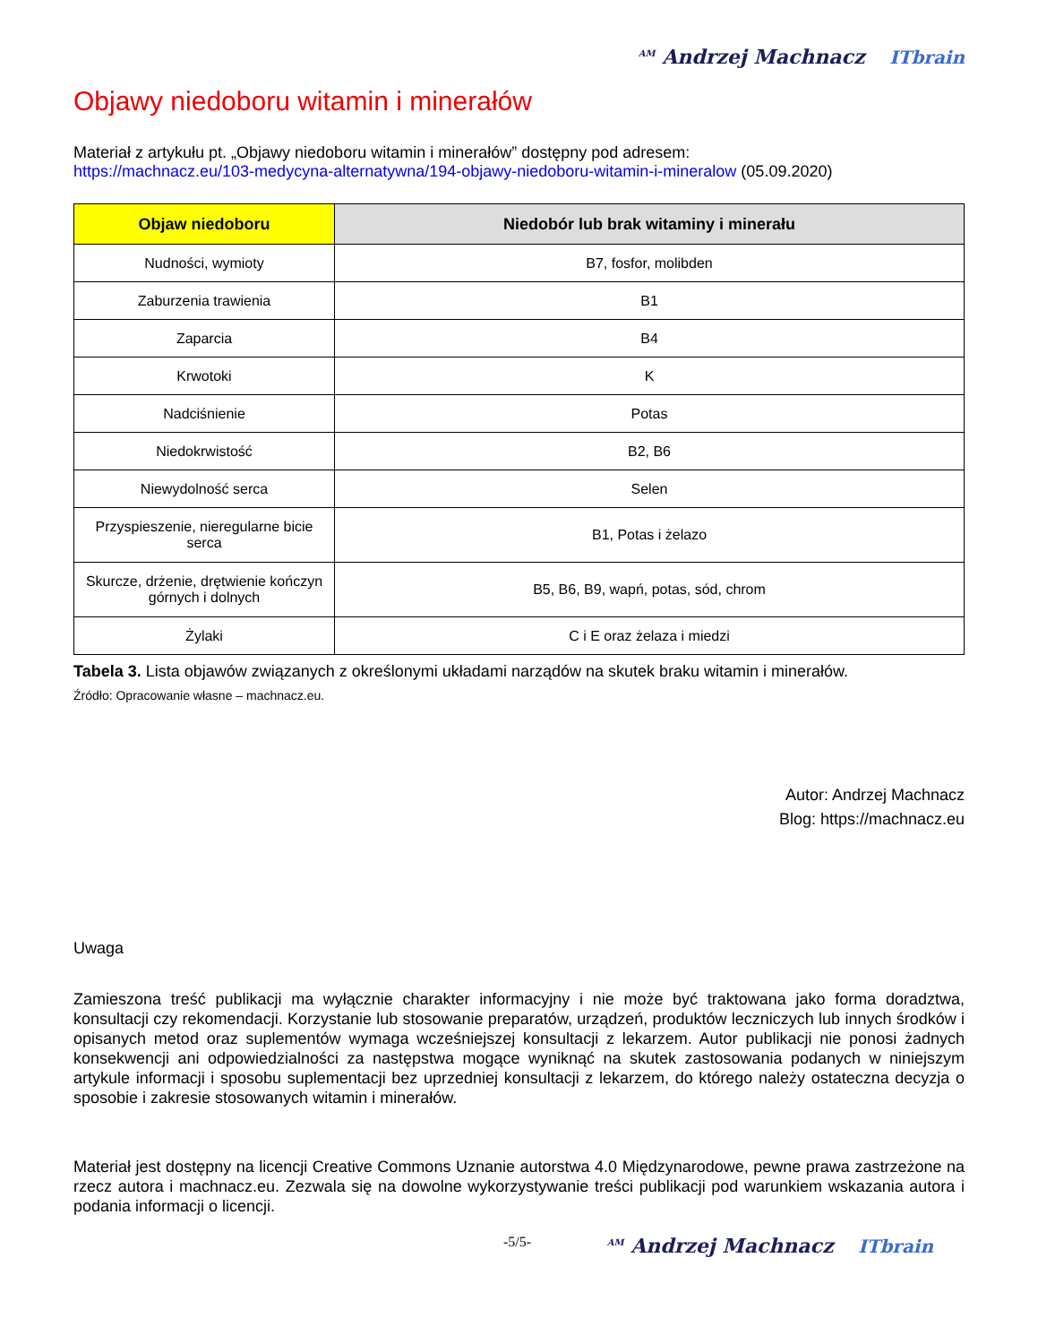<sup>AM</sup> Andrzej Machnacz ITbrain
Objawy niedoboru witamin i minerałów
Materiał z artykułu pt. „Objawy niedoboru witamin i minerałów” dostępny pod adresem:
https://machnacz.eu/103-medycyna-alternatywna/194-objawy-niedoboru-witamin-i-mineralow (05.09.2020)
| Objaw niedoboru | Niedobór lub brak witaminy i minerału |
| --- | --- |
| Nudności, wymioty | B7, fosfor, molibden |
| Zaburzenia trawienia | B1 |
| Zaparcia | B4 |
| Krwotoki | K |
| Nadciśnienie | Potas |
| Niedokrwistość | B2, B6 |
| Niewydolność serca | Selen |
| Przyspieszenie, nieregularne bicie serca | B1, Potas i żelazo |
| Skurcze, drżenie, drętwienie kończyn górnych i dolnych | B5, B6, B9, wapń, potas, sód, chrom |
| Żylaki | C i E oraz żelaza i miedzi |
Tabela 3. Lista objawów związanych z określonymi układami narządów na skutek braku witamin i minerałów.
Źródło: Opracowanie własne – machnacz.eu.
Autor: Andrzej Machnacz
Blog: https://machnacz.eu
Uwaga
Zamieszona treść publikacji ma wyłącznie charakter informacyjny i nie może być traktowana jako forma doradztwa, konsultacji czy rekomendacji. Korzystanie lub stosowanie preparatów, urządzeń, produktów leczniczych lub innych środków i opisanych metod oraz suplementów wymaga wcześniejszej konsultacji z lekarzem. Autor publikacji nie ponosi żadnych konsekwencji ani odpowiedzialności za następstwa mogące wyniknąć na skutek zastosowania podanych w niniejszym artykule informacji i sposobu suplementacji bez uprzedniej konsultacji z lekarzem, do którego należy ostateczna decyzja o sposobie i zakresie stosowanych witamin i minerałów.
Materiał jest dostępny na licencji Creative Commons Uznanie autorstwa 4.0 Międzynarodowe, pewne prawa zastrzeżone na rzecz autora i machnacz.eu. Zezwala się na dowolne wykorzystywanie treści publikacji pod warunkiem wskazania autora i podania informacji o licencji.
-5/5-
<sup>AM</sup> Andrzej Machnacz ITbrain